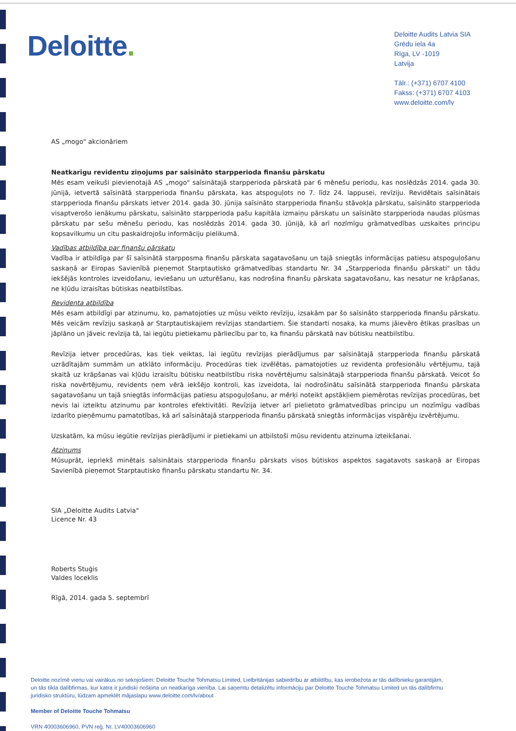Deloitte.
Deloitte Audits Latvia SIA
Grēdu iela 4a
Rīga, LV -1019
Latvija
Tālr.: (+371) 6707 4100
Fakss: (+371) 6707 4103
www.deloitte.com/lv
AS „mogo" akcionāriem
Neatkarīgu revidentu ziņojums par saīsināto starpperioda finanšu pārskatu
Mēs esam veikuši pievienotajā AS „mogo" saīsinātajā starpperioda pārskatā par 6 mēnešu periodu, kas noslēdzās 2014. gada 30. jūnijā, ietvertā saīsinātā starpperioda finanšu pārskata, kas atspoguļots no 7. līdz 24. lappusei, revīziju. Revidētais saīsinātais starpperioda finanšu pārskats ietver 2014. gada 30. jūnija saīsināto starpperioda finanšu stāvokļa pārskatu, saīsināto starpperioda visaptverošo ienākumu pārskatu, saīsināto starpperioda pašu kapitāla izmaiņu pārskatu un saīsināto starpperioda naudas plūsmas pārskatu par sešu mēnešu periodu, kas noslēdzās 2014. gada 30. jūnijā, kā arī nozīmīgu grāmatvedības uzskaites principu kopsavilkumu un citu paskaidrojošu informāciju pielikumā.
Vadības atbildība par finanšu pārskatu
Vadība ir atbildīga par šī saīsinātā starpposma finanšu pārskata sagatavošanu un tajā sniegtās informācijas patiesu atspoguļošanu saskaņā ar Eiropas Savienībā pieņemot Starptautisko grāmatvedības standartu Nr. 34 „Starpperioda finanšu pārskati" un tādu iekšējās kontroles izveidošanu, ieviešanu un uzturēšanu, kas nodrošina finanšu pārskata sagatavošanu, kas nesatur ne krāpšanas, ne kļūdu izraisītas būtiskas neatbilstības.
Revidenta atbildība
Mēs esam atbildīgi par atzinumu, ko, pamatojoties uz mūsu veikto revīziju, izsakām par šo saīsināto starpperioda finanšu pārskatu. Mēs veicām revīziju saskaņā ar Starptautiskajiem revīzijas standartiem. Šie standarti nosaka, ka mums jāievēro ētikas prasības un jāplāno un jāveic revīzija tā, lai iegūtu pietiekamu pārliecību par to, ka finanšu pārskatā nav būtisku neatbilstību.
Revīzija ietver procedūras, kas tiek veiktas, lai iegūtu revīzijas pierādījumus par saīsinātajā starpperioda finanšu pārskatā uzrādītajām summām un atklāto informāciju. Procedūras tiek izvēlētas, pamatojoties uz revidenta profesionālu vērtējumu, tajā skaitā uz krāpšanas vai kļūdu izraisītu būtisku neatbilstību riska novērtējumu saīsinātajā starpperioda finanšu pārskatā. Veicot šo riska novērtējumu, revidents ņem vērā iekšējo kontroli, kas izveidota, lai nodrošinātu saīsinātā starpperioda finanšu pārskata sagatavošanu un tajā sniegtās informācijas patiesu atspoguļošanu, ar mērķi noteikt apstākļiem piemērotas revīzijas procedūras, bet nevis lai izteiktu atzinumu par kontroles efektivitāti. Revīzija ietver arī pielietoto grāmatvedības principu un nozīmīgu vadības izdarīto pieņēmumu pamatotības, kā arī saīsinātajā starpperioda finanšu pārskatā sniegtās informācijas vispārēju izvērtējumu.
Uzskatām, ka mūsu iegūtie revīzijas pierādījumi ir pietiekami un atbilstoši mūsu revidentu atzinuma izteikšanai.
Atzinums
Mūsuprāt, iepriekš minētais saīsinātais starpperioda finanšu pārskats visos būtiskos aspektos sagatavots saskaņā ar Eiropas Savienībā pieņemot Starptautisko finanšu pārskatu standartu Nr. 34.
SIA „Deloitte Audits Latvia"
Licence Nr. 43
Roberts Stuģis
Valdes loceklis
Rīgā, 2014. gada 5. septembrī
Deloitte nozīmē vienu vai vairākus no sekojošiem: Deloitte Touche Tohmatsu Limited, Lielbritānijas sabiedrību ar atbildību, kas ierobežota ar tās dalībnieku garantijām, un tās tīkla dalībfirmas, kur katra ir juridiski nošķirta un neatkarīga vienība. Lai saņemtu detalizētu informāciju par Deloitte Touche Tohmatsu Limited un tās dalībfirmu juridisko struktūru, lūdzam apmeklēt mājaslapu www.deloitte.com/lv/about
Member of Deloitte Touche Tohmatsu
VRN 40003606960, PVN reģ. Nr. LV40003606960